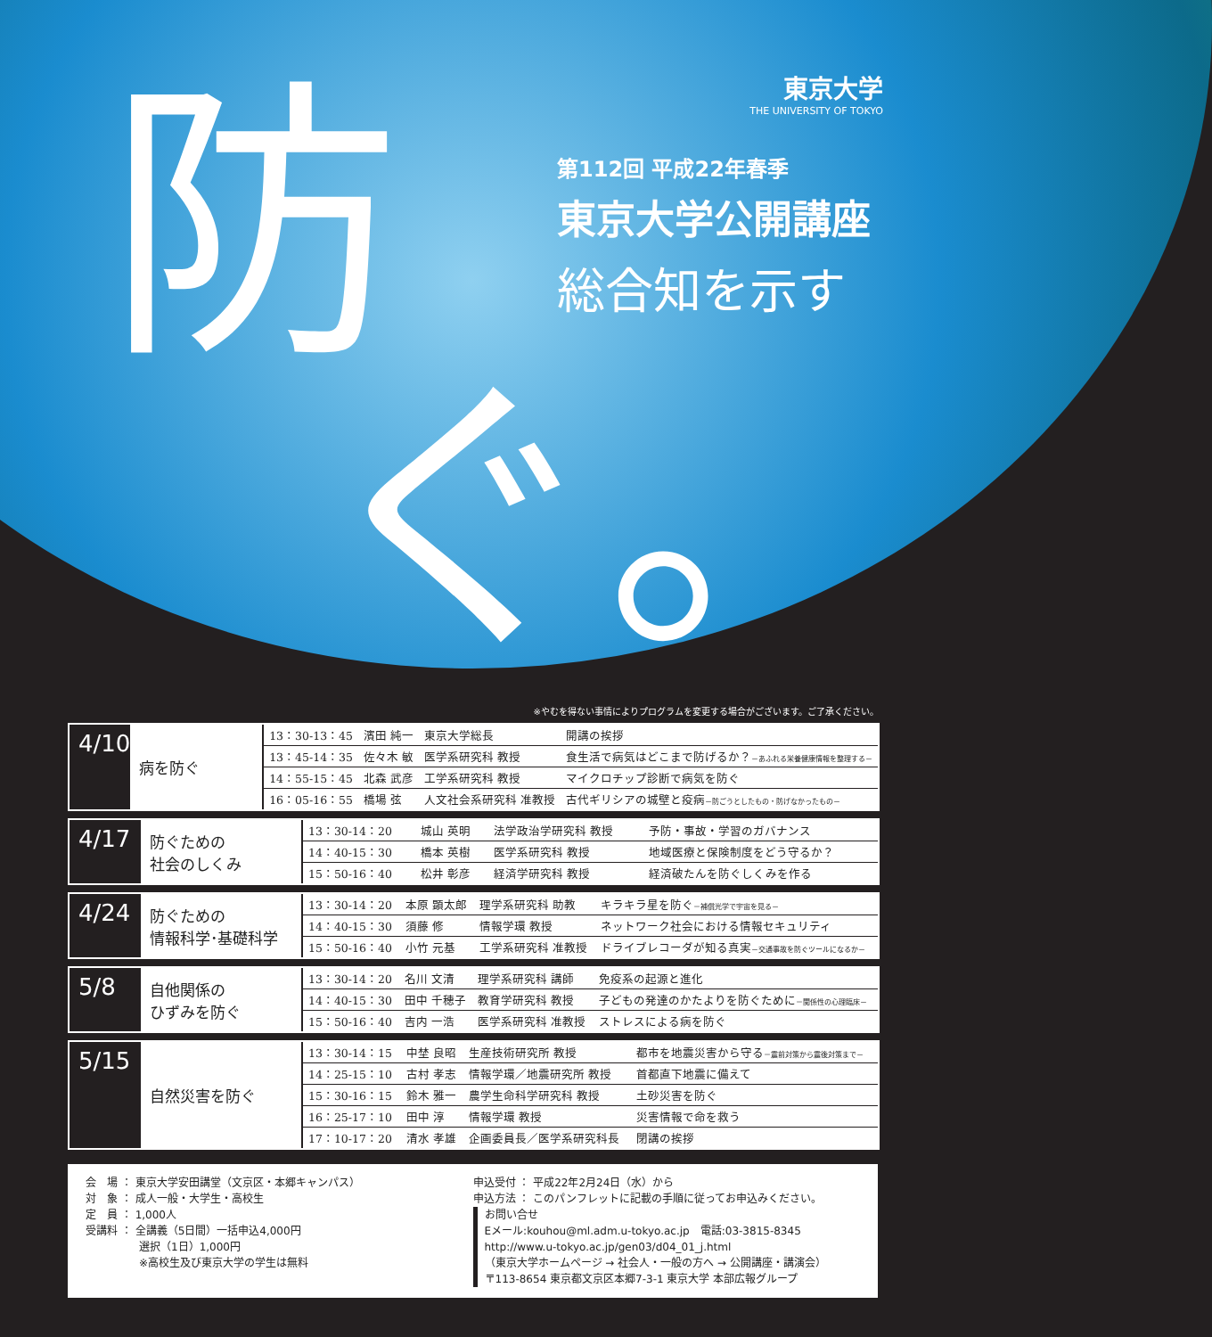防
ぐ。
東京大学
THE UNIVERSITY OF TOKYO
第112回 平成22年春季
東京大学公開講座
総合知を示す
※やむを得ない事情によりプログラムを変更する場合がございます。ご了承ください。
4/10
病を防ぐ
| 13：30-13：45 | 濱田 純一 | 東京大学総長 | 開講の挨拶 |
| 13：45-14：35 | 佐々木 敏 | 医学系研究科 教授 | 食生活で病気はどこまで防げるか？ －あふれる栄養健康情報を整理する－ |
| 14：55-15：45 | 北森 武彦 | 工学系研究科 教授 | マイクロチップ診断で病気を防ぐ |
| 16：05-16：55 | 橋場 弦 | 人文社会系研究科 准教授 | 古代ギリシアの城壁と疫病 －防ごうとしたもの・防げなかったもの－ |
4/17
防ぐための
社会のしくみ
| 13：30-14：20 | 城山 英明 | 法学政治学研究科 教授 | 予防・事故・学習のガバナンス |
| 14：40-15：30 | 橋本 英樹 | 医学系研究科 教授 | 地域医療と保険制度をどう守るか？ |
| 15：50-16：40 | 松井 彰彦 | 経済学研究科 教授 | 経済破たんを防ぐしくみを作る |
4/24
防ぐための
情報科学･基礎科学
| 13：30-14：20 | 本原 顕太郎 | 理学系研究科 助教 | キラキラ星を防ぐ －補償光学で宇宙を見る－ |
| 14：40-15：30 | 須藤 修 | 情報学環 教授 | ネットワーク社会における情報セキュリティ |
| 15：50-16：40 | 小竹 元基 | 工学系研究科 准教授 | ドライブレコーダが知る真実 －交通事故を防ぐツールになるか－ |
5/8
自他関係の
ひずみを防ぐ
| 13：30-14：20 | 名川 文清 | 理学系研究科 講師 | 免疫系の起源と進化 |
| 14：40-15：30 | 田中 千穂子 | 教育学研究科 教授 | 子どもの発達のかたよりを防ぐために －関係性の心理臨床－ |
| 15：50-16：40 | 吉内 一浩 | 医学系研究科 准教授 | ストレスによる病を防ぐ |
5/15
自然災害を防ぐ
| 13：30-14：15 | 中埜 良昭 | 生産技術研究所 教授 | 都市を地震災害から守る －震前対策から震後対策まで－ |
| 14：25-15：10 | 古村 孝志 | 情報学環／地震研究所 教授 | 首都直下地震に備えて |
| 15：30-16：15 | 鈴木 雅一 | 農学生命科学研究科 教授 | 土砂災害を防ぐ |
| 16：25-17：10 | 田中 淳 | 情報学環 教授 | 災害情報で命を救う |
| 17：10-17：20 | 清水 孝雄 | 企画委員長／医学系研究科長 | 閉講の挨拶 |
会　場 ： 東京大学安田講堂（文京区・本郷キャンパス）
対　象 ： 成人一般・大学生・高校生
定　員 ： 1,000人
受講料 ： 全講義（5日間）一括申込4,000円
　　　　　選択（1日）1,000円
　　　　　※高校生及び東京大学の学生は無料
申込受付 ： 平成22年2月24日（水）から
申込方法 ： このパンフレットに記載の手順に従ってお申込みください。
お問い合せ
Eメール:kouhou@ml.adm.u-tokyo.ac.jp　電話:03-3815-8345
http://www.u-tokyo.ac.jp/gen03/d04_01_j.html
（東京大学ホームページ → 社会人・一般の方へ → 公開講座・講演会）
〒113-8654 東京都文京区本郷7-3-1 東京大学 本部広報グループ